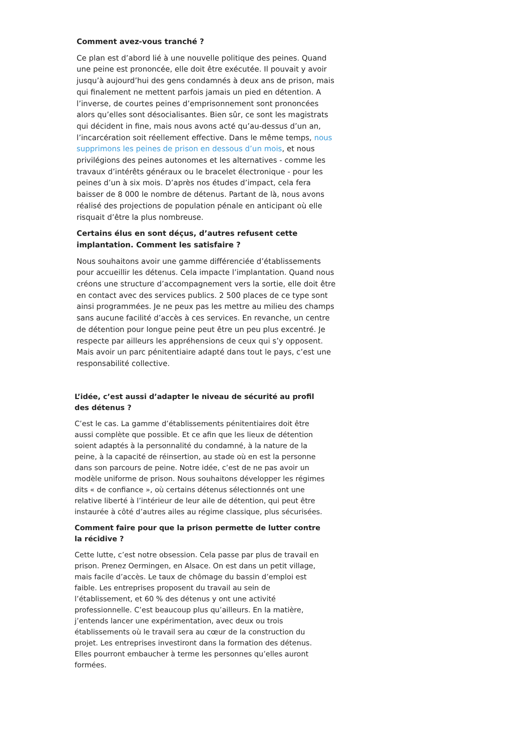Comment avez-vous tranché ?
Ce plan est d’abord lié à une nouvelle politique des peines. Quand une peine est prononcée, elle doit être exécutée. Il pouvait y avoir jusqu’à aujourd’hui des gens condamnés à deux ans de prison, mais qui finalement ne mettent parfois jamais un pied en détention. A l’inverse, de courtes peines d’emprisonnement sont prononcées alors qu’elles sont désocialisantes. Bien sûr, ce sont les magistrats qui décident in fine, mais nous avons acté qu’au-dessus d’un an, l’incarcération soit réellement effective. Dans le même temps, nous supprimons les peines de prison en dessous d’un mois, et nous privilégions des peines autonomes et les alternatives - comme les travaux d’intérêts généraux ou le bracelet électronique - pour les peines d’un à six mois. D’après nos études d’impact, cela fera baisser de 8 000 le nombre de détenus. Partant de là, nous avons réalisé des projections de population pénale en anticipant où elle risquait d’être la plus nombreuse.
Certains élus en sont déçus, d’autres refusent cette implantation. Comment les satisfaire ?
Nous souhaitons avoir une gamme différenciée d’établissements pour accueillir les détenus. Cela impacte l’implantation. Quand nous créons une structure d’accompagnement vers la sortie, elle doit être en contact avec des services publics. 2 500 places de ce type sont ainsi programmées. Je ne peux pas les mettre au milieu des champs sans aucune facilité d’accès à ces services. En revanche, un centre de détention pour longue peine peut être un peu plus excentré. Je respecte par ailleurs les appréhensions de ceux qui s’y opposent. Mais avoir un parc pénitentiaire adapté dans tout le pays, c’est une responsabilité collective.
L’idée, c’est aussi d’adapter le niveau de sécurité au profil des détenus ?
C’est le cas. La gamme d’établissements pénitentiaires doit être aussi complète que possible. Et ce afin que les lieux de détention soient adaptés à la personnalité du condamné, à la nature de la peine, à la capacité de réinsertion, au stade où en est la personne dans son parcours de peine. Notre idée, c’est de ne pas avoir un modèle uniforme de prison. Nous souhaitons développer les régimes dits « de confiance », où certains détenus sélectionnés ont une relative liberté à l’intérieur de leur aile de détention, qui peut être instaurée à côté d’autres ailes au régime classique, plus sécurisées.
Comment faire pour que la prison permette de lutter contre la récidive ?
Cette lutte, c’est notre obsession. Cela passe par plus de travail en prison. Prenez Oermingen, en Alsace. On est dans un petit village, mais facile d’accès. Le taux de chômage du bassin d’emploi est faible. Les entreprises proposent du travail au sein de l’établissement, et 60 % des détenus y ont une activité professionnelle. C’est beaucoup plus qu’ailleurs. En la matière, j’entends lancer une expérimentation, avec deux ou trois établissements où le travail sera au cœur de la construction du projet. Les entreprises investiront dans la formation des détenus. Elles pourront embaucher à terme les personnes qu’elles auront formées.